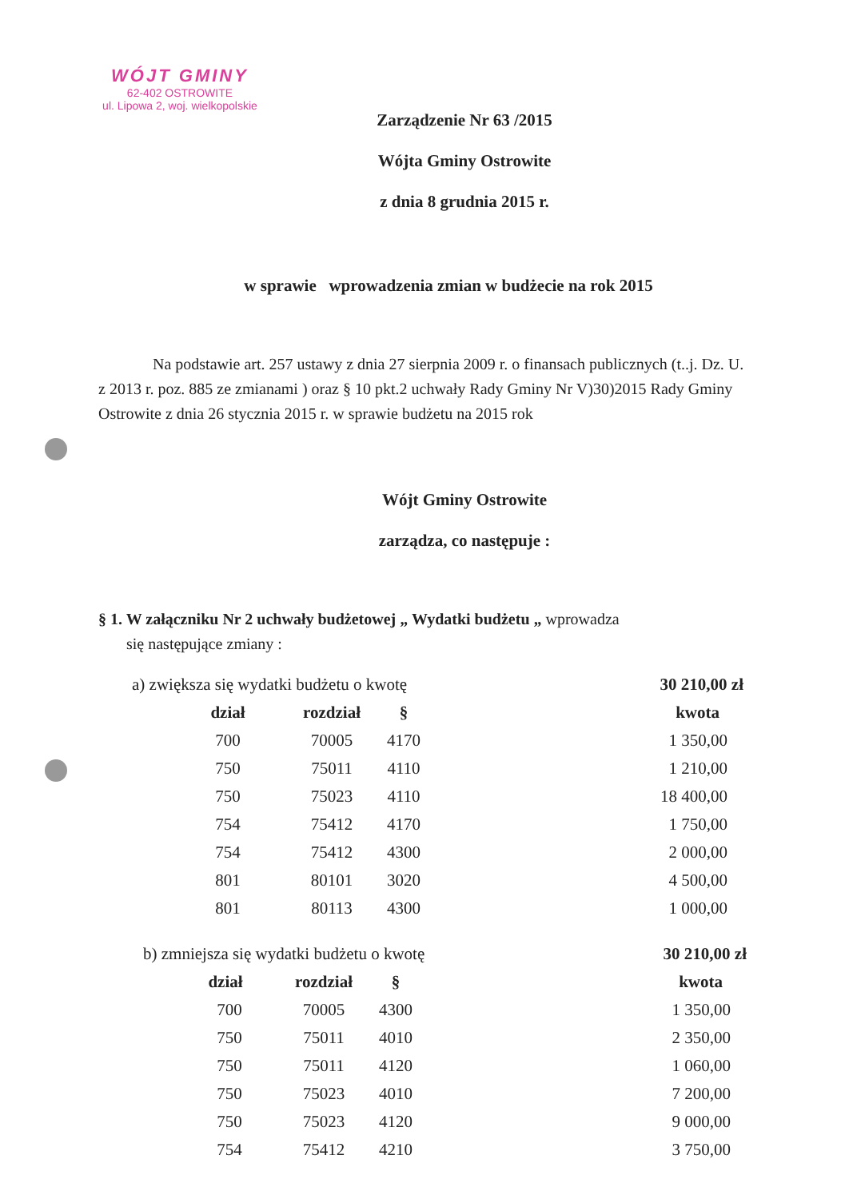WÓJT GMINY
62-402 OSTROWITE
ul. Lipowa 2, woj. wielkopolskie
Zarządzenie Nr 63 /2015
Wójta Gminy Ostrowite
z dnia 8 grudnia 2015 r.
w sprawie wprowadzenia zmian w budżecie na rok 2015
Na podstawie art. 257 ustawy z dnia 27 sierpnia 2009 r. o finansach publicznych (t..j. Dz. U. z 2013 r. poz. 885 ze zmianami ) oraz § 10 pkt.2 uchwały Rady Gminy Nr V)30)2015 Rady Gminy Ostrowite z dnia 26 stycznia 2015 r. w sprawie budżetu na 2015 rok
Wójt Gminy Ostrowite
zarządza, co następuje :
§ 1. W załączniku Nr 2 uchwały budżetowej „ Wydatki budżetu „ wprowadza
się następujące zmiany :
| a) zwiększa się wydatki budżetu o kwotę | | | 30 210,00 zł |
| dział | rozdział | § | kwota |
| 700 | 70005 | 4170 | 1 350,00 |
| 750 | 75011 | 4110 | 1 210,00 |
| 750 | 75023 | 4110 | 18 400,00 |
| 754 | 75412 | 4170 | 1 750,00 |
| 754 | 75412 | 4300 | 2 000,00 |
| 801 | 80101 | 3020 | 4 500,00 |
| 801 | 80113 | 4300 | 1 000,00 |
| b) zmniejsza się wydatki budżetu o kwotę | | | 30 210,00 zł |
| dział | rozdział | § | kwota |
| 700 | 70005 | 4300 | 1 350,00 |
| 750 | 75011 | 4010 | 2 350,00 |
| 750 | 75011 | 4120 | 1 060,00 |
| 750 | 75023 | 4010 | 7 200,00 |
| 750 | 75023 | 4120 | 9 000,00 |
| 754 | 75412 | 4210 | 3 750,00 |